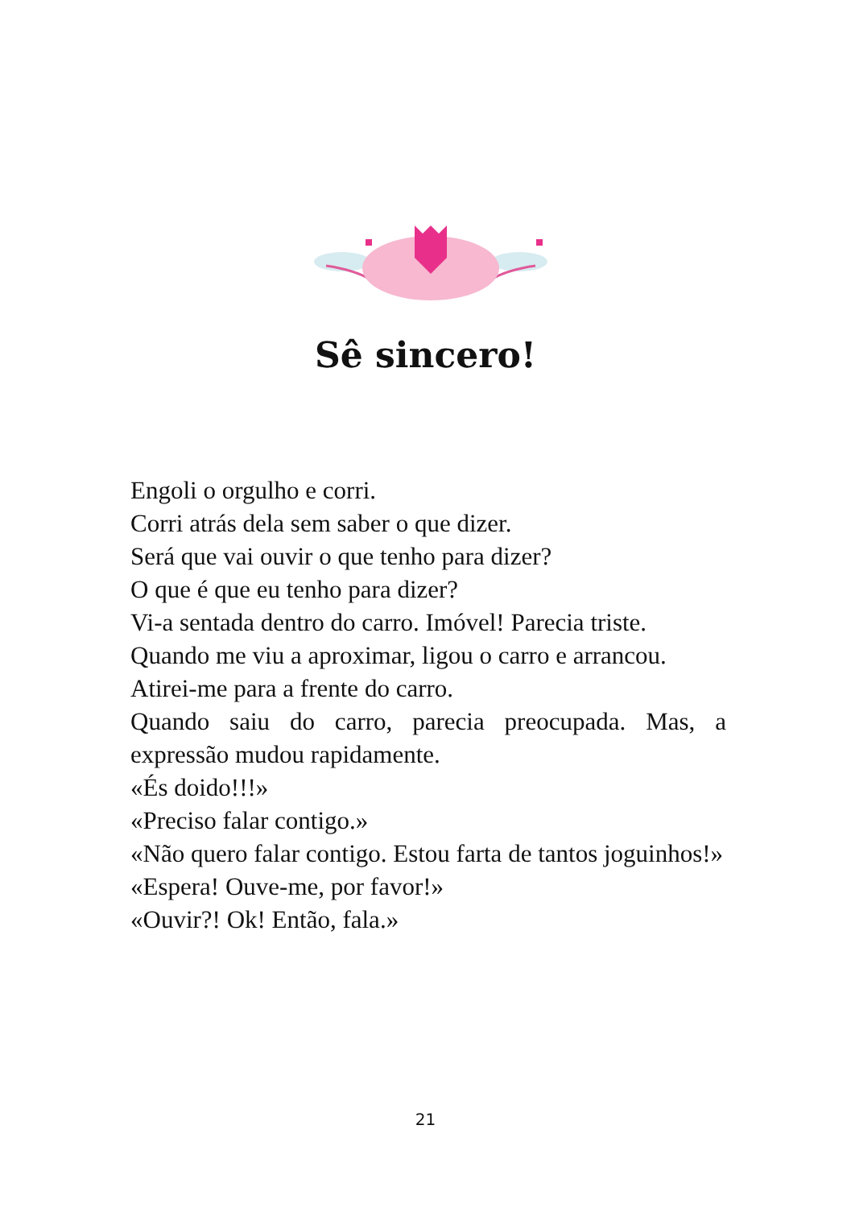Sê sincero!
Engoli o orgulho e corri.
Corri atrás dela sem saber o que dizer.
Será que vai ouvir o que tenho para dizer?
O que é que eu tenho para dizer?
Vi-a sentada dentro do carro. Imóvel! Parecia triste.
Quando me viu a aproximar, ligou o carro e arrancou.
Atirei-me para a frente do carro.
Quando saiu do carro, parecia preocupada. Mas, a expressão mudou rapidamente.
«És doido!!!»
«Preciso falar contigo.»
«Não quero falar contigo. Estou farta de tantos joguinhos!»
«Espera! Ouve-me, por favor!»
«Ouvir?! Ok! Então, fala.»
21